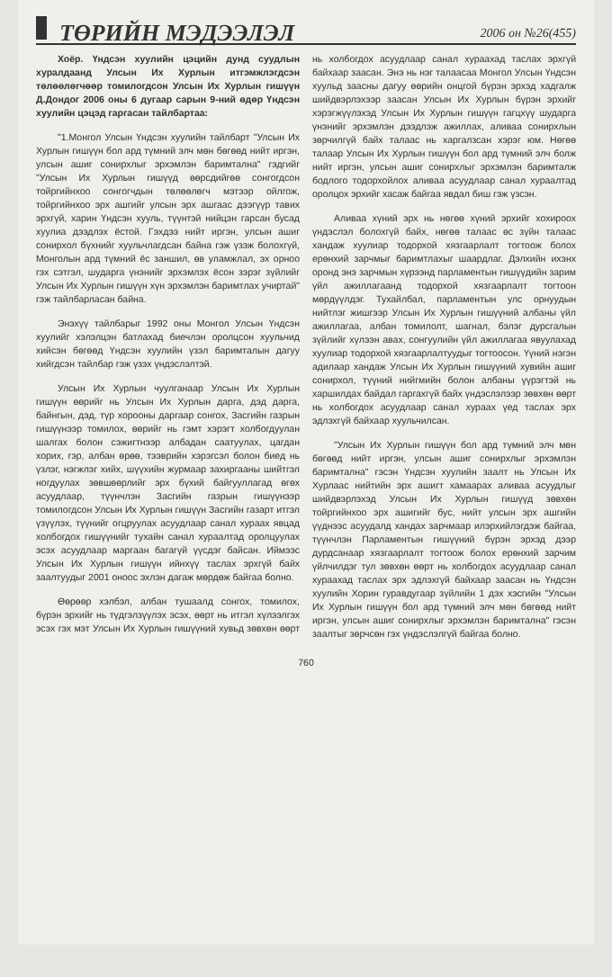ТӨРИЙН МЭДЭЭЛЭЛ
2006 он №26(455)
Хоёр. Үндсэн хуулийн цэцийн дунд суудлын хуралдаанд Улсын Их Хурлын итгэмжлэгдсэн төлөөлөгчөөр томилогдсон Улсын Их Хурлын гишүүн Д.Дондог 2006 оны 6 дугаар сарын 9-ний өдөр Үндсэн хуулийн цэцэд гаргасан тайлбартаа:
"1.Монгол Улсын Үндсэн хуулийн тайлбарт "Улсын Их Хурлын гишүүн бол ард түмний элч мөн бөгөөд нийт иргэн, улсын ашиг сонирхлыг эрхэмлэн баримтална" гэдгийг "Улсын Их Хурлын гишүүд өөрсдийгөө сонгогдсон тойргийнхоо сонгогчдын төлөөлөгч мэтээр ойлгож, тойргийнхоо эрх ашгийг улсын эрх ашгаас дээгүүр тавих эрхгүй, харин Үндсэн хууль, түүнтэй нийцэн гарсан бусад хуулиа дээдлэх ёстой. Гэхдээ нийт иргэн, улсын ашиг сонирхол бүхнийг хуульчлагдсан байна гэж үзэж болохгүй, Монголын ард түмний ёс заншил, өв уламжлал, эх орноо гэх сэтгэл, шударга үнэнийг эрхэмлэх ёсон зэрэг зүйлийг Улсын Их Хурлын гишүүн хүн эрхэмлэн баримтлах учиртай" гэж тайлбарласан байна.
Энэхүү тайлбарыг 1992 оны Монгол Улсын Үндсэн хуулийг хэлэлцэн батлахад биечлэн оролцсон хуульчид хийсэн бөгөөд Үндсэн хуулийн үзэл баримталын дагуу хийгдсэн тайлбар гэж үзэх үндэслэлтэй.
Улсын Их Хурлын чуулганаар Улсын Их Хурлын гишүүн өөрийг нь Улсын Их Хурлын дарга, дэд дарга, байнгын, дэд, түр хорооны даргаар сонгох, Засгийн газрын гишүүнээр томилох, өөрийг нь гэмт хэрэгт холбогдуулан шалгах болон сэжигтнээр албадан саатуулах, цагдан хорих, гэр, албан өрөө, тээврийн хэрэгсэл болон биед нь үзлэг, нэгжлэг хийх, шүүхийн журмаар захиргааны шийтгэл ногдуулах зөвшөөрлийг эрх бүхий байгууллагад өгөх асуудлаар, түүнчлэн Засгийн газрын гишүүнээр томилогдсон Улсын Их Хурлын гишүүн Засгийн газарт итгэл үзүүлэх, түүнийг огцруулах асуудлаар санал хураах явцад холбогдох гишүүнийг тухайн санал хураалтад оролцуулах эсэх асуудлаар маргаан багагүй үүсдэг байсан. Иймээс Улсын Их Хурлын гишүүн ийнхүү таслах эрхгүй байх заалтуудыг 2001 оноос эхлэн дагаж мөрдөж байгаа болно.
Өөрөөр хэлбэл, албан тушаалд сонгох, томилох, бүрэн эрхийг нь түдгэлзүүлэх эсэх, өөрт нь итгэл хүлээлгэх эсэх гэх мэт Улсын Их Хурлын гишүүний хувьд зөвхөн өөрт нь холбогдох асуудлаар санал хураахад таслах эрхгүй байхаар заасан. Энэ нь нэг талаасаа Монгол Улсын Үндсэн хуульд заасны дагуу өөрийн онцгой бүрэн эрхэд хадгалж шийдвэрлэхээр заасан Улсын Их Хурлын бүрэн эрхийг хэрэгжүүлэхэд Улсын Их Хурлын гишүүн гагцхүү шударга үнэнийг эрхэмлэн дээдлэж ажиллах, аливаа сонирхлын зөрчилгүй байх талаас нь харгалзсан хэрэг юм. Нөгөө талаар Улсын Их Хурлын гишүүн бол ард түмний элч болж нийт иргэн, улсын ашиг сонирхлыг эрхэмлэн баримталж бодлого тодорхойлох аливаа асуудлаар санал хураалтад оролцох эрхийг хасаж байгаа явдал биш гэж үзсэн.
Аливаа хүний эрх нь нөгөө хүний эрхийг хохироох үндэслэл болохгүй байх, нөгөө талаас өс зүйн талаас хандаж хуулиар тодорхой хязгаарлалт тогтоож болох ерөнхий зарчмыг баримтлахыг шаардлаг. Дэлхийн ихэнх оронд энэ зарчмын хүрээнд парламентын гишүүдийн зарим үйл ажиллагаанд тодорхой хязгаарлалт тогтоон мөрдүүлдэг. Тухайлбал, парламентын улс орнуудын нийтлэг жишгээр Улсын Их Хурлын гишүүний албаны үйл ажиллагаа, албан томилолт, шагнал, бэлэг дурсгалын зүйлийг хүлээн авах, сонгуулийн үйл ажиллагаа явуулахад хуулиар тодорхой хязгаарлалтуудыг тогтоосон. Үүний нэгэн адилаар хандаж Улсын Их Хурлын гишүүний хувийн ашиг сонирхол, түүний нийгмийн болон албаны үүрэгтэй нь харшилдах байдал гаргахгүй байх үндэслэлээр зөвхөн өөрт нь холбогдох асуудлаар санал хураах үед таслах эрх эдлэхгүй байхаар хуульчилсан.
"Улсын Их Хурлын гишүүн бол ард түмний элч мөн бөгөөд нийт иргэн, улсын ашиг сонирхлыг эрхэмлэн баримтална" гэсэн Үндсэн хуулийн заалт нь Улсын Их Хурлаас нийтийн эрх ашигт хамаарах аливаа асуудлыг шийдвэрлэхэд Улсын Их Хурлын гишүүд зөвхөн тойргийнхоо эрх ашигийг бус, нийт улсын эрх ашгийн үүднээс асуудалд хандах зарчмаар илэрхийлэгдэж байгаа, түүнчлэн Парламентын гишүүний бүрэн эрхэд дээр дурдсанаар хязгаарлалт тогтоож болох ерөнхий зарчим үйлчилдэг тул зөвхөн өөрт нь холбогдох асуудлаар санал хураахад таслах эрх эдлэхгүй байхаар заасан нь Үндсэн хуулийн Хорин гуравдугаар зүйлийн 1 дэх хэсгийн "Улсын Их Хурлын гишүүн бол ард түмний элч мөн бөгөөд нийт иргэн, улсын ашиг сонирхлыг эрхэмлэн баримтална" гэсэн заалтыг зөрчсөн гэх үндэслэлгүй байгаа болно.
760